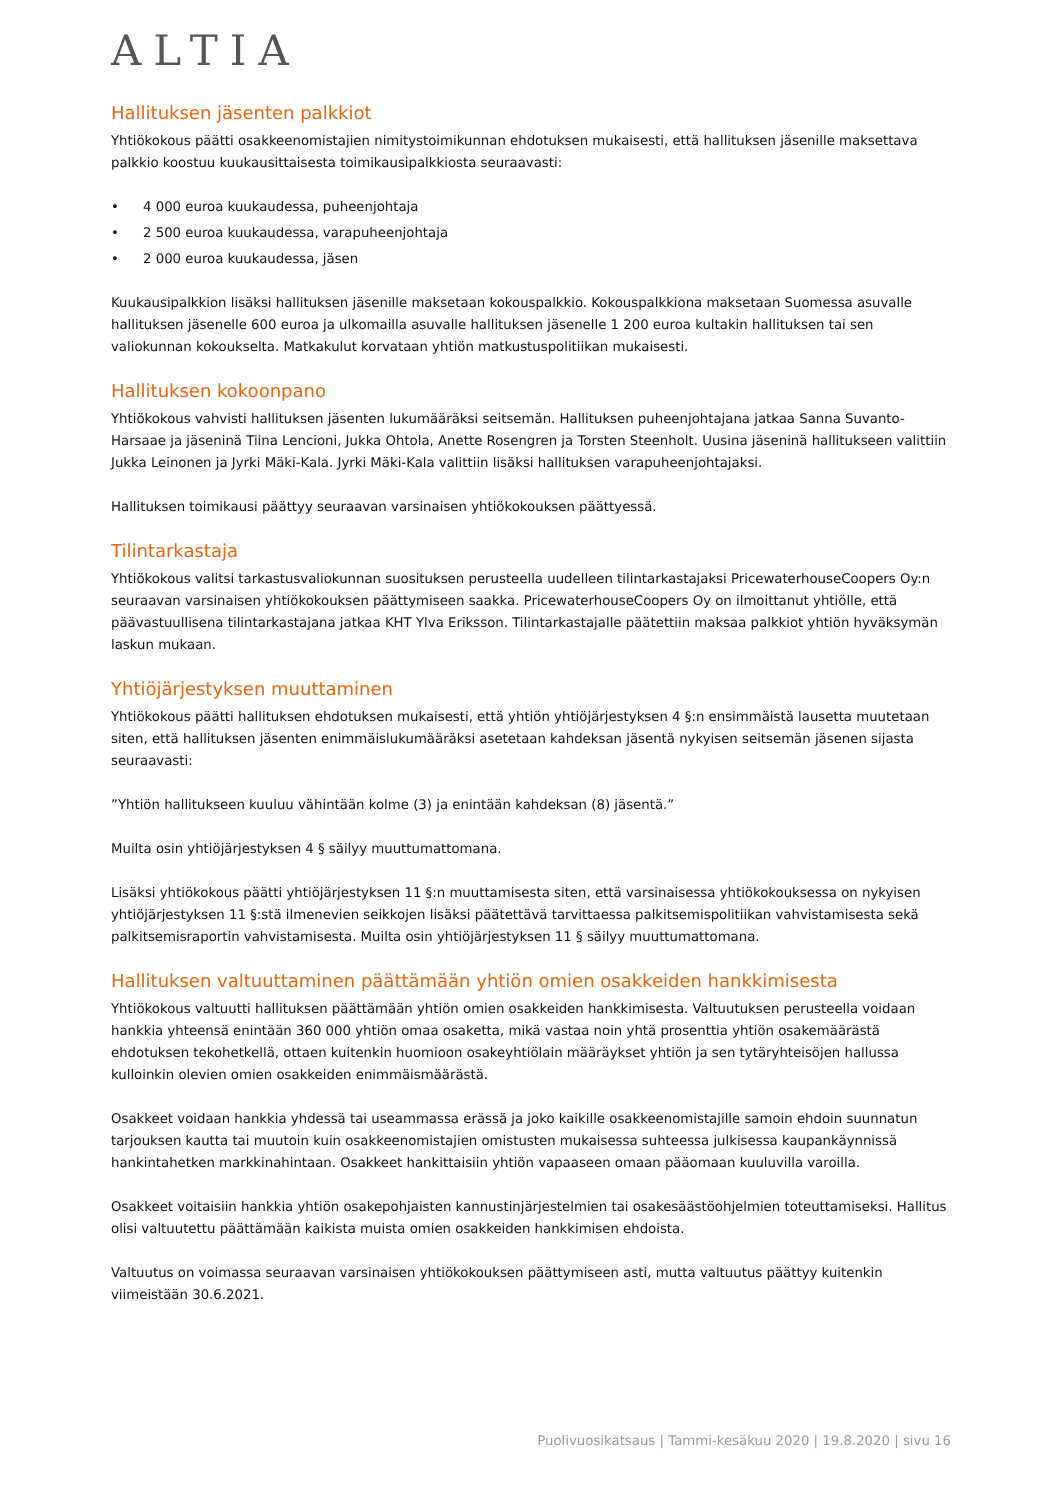ALTIA
Hallituksen jäsenten palkkiot
Yhtiökokous päätti osakkeenomistajien nimitystoimikunnan ehdotuksen mukaisesti, että hallituksen jäsenille maksettava palkkio koostuu kuukausittaisesta toimikausipalkkiosta seuraavasti:
• 4 000 euroa kuukaudessa, puheenjohtaja
• 2 500 euroa kuukaudessa, varapuheenjohtaja
• 2 000 euroa kuukaudessa, jäsen
Kuukausipalkkion lisäksi hallituksen jäsenille maksetaan kokouspalkkio. Kokouspalkkiona maksetaan Suomessa asuvalle hallituksen jäsenelle 600 euroa ja ulkomailla asuvalle hallituksen jäsenelle 1 200 euroa kultakin hallituksen tai sen valiokunnan kokoukselta. Matkakulut korvataan yhtiön matkustuspolitiikan mukaisesti.
Hallituksen kokoonpano
Yhtiökokous vahvisti hallituksen jäsenten lukumääräksi seitsemän. Hallituksen puheenjohtajana jatkaa Sanna Suvanto-Harsaae ja jäseninä Tiina Lencioni, Jukka Ohtola, Anette Rosengren ja Torsten Steenholt. Uusina jäseninä hallitukseen valittiin Jukka Leinonen ja Jyrki Mäki-Kala. Jyrki Mäki-Kala valittiin lisäksi hallituksen varapuheenjohtajaksi.
Hallituksen toimikausi päättyy seuraavan varsinaisen yhtiökokouksen päättyessä.
Tilintarkastaja
Yhtiökokous valitsi tarkastusvaliokunnan suosituksen perusteella uudelleen tilintarkastajaksi PricewaterhouseCoopers Oy:n seuraavan varsinaisen yhtiökokouksen päättymiseen saakka. PricewaterhouseCoopers Oy on ilmoittanut yhtiölle, että päävastuullisena tilintarkastajana jatkaa KHT Ylva Eriksson. Tilintarkastajalle päätettiin maksaa palkkiot yhtiön hyväksymän laskun mukaan.
Yhtiöjärjestyksen muuttaminen
Yhtiökokous päätti hallituksen ehdotuksen mukaisesti, että yhtiön yhtiöjärjestyksen 4 §:n ensimmäistä lausetta muutetaan siten, että hallituksen jäsenten enimmäislukumääräksi asetetaan kahdeksan jäsentä nykyisen seitsemän jäsenen sijasta seuraavasti:
”Yhtiön hallitukseen kuuluu vähintään kolme (3) ja enintään kahdeksan (8) jäsentä.”
Muilta osin yhtiöjärjestyksen 4 § säilyy muuttumattomana.
Lisäksi yhtiökokous päätti yhtiöjärjestyksen 11 §:n muuttamisesta siten, että varsinaisessa yhtiökokouksessa on nykyisen yhtiöjärjestyksen 11 §:stä ilmenevien seikkojen lisäksi päätettävä tarvittaessa palkitsemispolitiikan vahvistamisesta sekä palkitsemisraportin vahvistamisesta. Muilta osin yhtiöjärjestyksen 11 § säilyy muuttumattomana.
Hallituksen valtuuttaminen päättämään yhtiön omien osakkeiden hankkimisesta
Yhtiökokous valtuutti hallituksen päättämään yhtiön omien osakkeiden hankkimisesta. Valtuutuksen perusteella voidaan hankkia yhteensä enintään 360 000 yhtiön omaa osaketta, mikä vastaa noin yhtä prosenttia yhtiön osakemäärästä ehdotuksen tekohetkellä, ottaen kuitenkin huomioon osakeyhtiölain määräykset yhtiön ja sen tytäryhteisöjen hallussa kulloinkin olevien omien osakkeiden enimmäismäärästä.
Osakkeet voidaan hankkia yhdessä tai useammassa erässä ja joko kaikille osakkeenomistajille samoin ehdoin suunnatun tarjouksen kautta tai muutoin kuin osakkeenomistajien omistusten mukaisessa suhteessa julkisessa kaupankäynnissä hankintahetken markkinahintaan. Osakkeet hankittaisiin yhtiön vapaaseen omaan pääomaan kuuluvilla varoilla.
Osakkeet voitaisiin hankkia yhtiön osakepohjaisten kannustinjärjestelmien tai osakesäästöohjelmien toteuttamiseksi. Hallitus olisi valtuutettu päättämään kaikista muista omien osakkeiden hankkimisen ehdoista.
Valtuutus on voimassa seuraavan varsinaisen yhtiökokouksen päättymiseen asti, mutta valtuutus päättyy kuitenkin viimeistään 30.6.2021.
Puolivuosikatsaus | Tammi-kesäkuu 2020 | 19.8.2020 | sivu 16